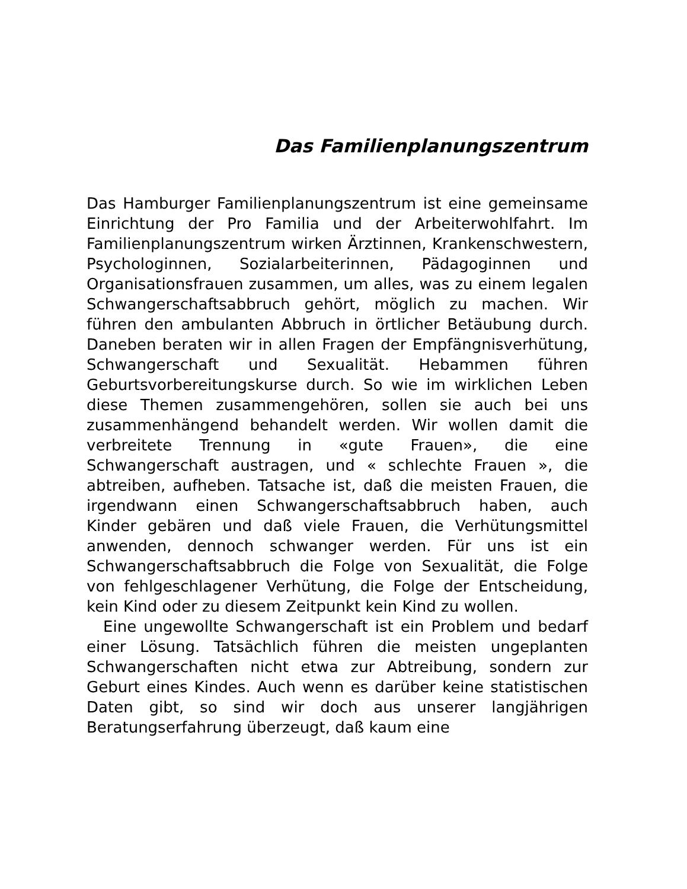Das Familienplanungszentrum
Das Hamburger Familienplanungszentrum ist eine gemeinsame Einrichtung der Pro Familia und der Arbeiterwohlfahrt. Im Familienplanungszentrum wirken Ärztinnen, Krankenschwestern, Psychologinnen, Sozialarbeiterinnen, Pädagoginnen und Organisationsfrauen zusammen, um alles, was zu einem legalen Schwangerschaftsabbruch gehört, möglich zu machen. Wir führen den ambulanten Abbruch in örtlicher Betäubung durch. Daneben beraten wir in allen Fragen der Empfängnisverhütung, Schwangerschaft und Sexualität. Hebammen führen Geburtsvorbereitungskurse durch. So wie im wirklichen Leben diese Themen zusammengehören, sollen sie auch bei uns zusammenhängend behandelt werden. Wir wollen damit die verbreitete Trennung in «gute Frauen», die eine Schwangerschaft austragen, und « schlechte Frauen », die abtreiben, aufheben. Tatsache ist, daß die meisten Frauen, die irgendwann einen Schwangerschaftsabbruch haben, auch Kinder gebären und daß viele Frauen, die Verhütungsmittel anwenden, dennoch schwanger werden. Für uns ist ein Schwangerschaftsabbruch die Folge von Sexualität, die Folge von fehlgeschlagener Verhütung, die Folge der Entscheidung, kein Kind oder zu diesem Zeitpunkt kein Kind zu wollen.
Eine ungewollte Schwangerschaft ist ein Problem und bedarf einer Lösung. Tatsächlich führen die meisten ungeplanten Schwangerschaften nicht etwa zur Abtreibung, sondern zur Geburt eines Kindes. Auch wenn es darüber keine statistischen Daten gibt, so sind wir doch aus unserer langjährigen Beratungserfahrung überzeugt, daß kaum eine